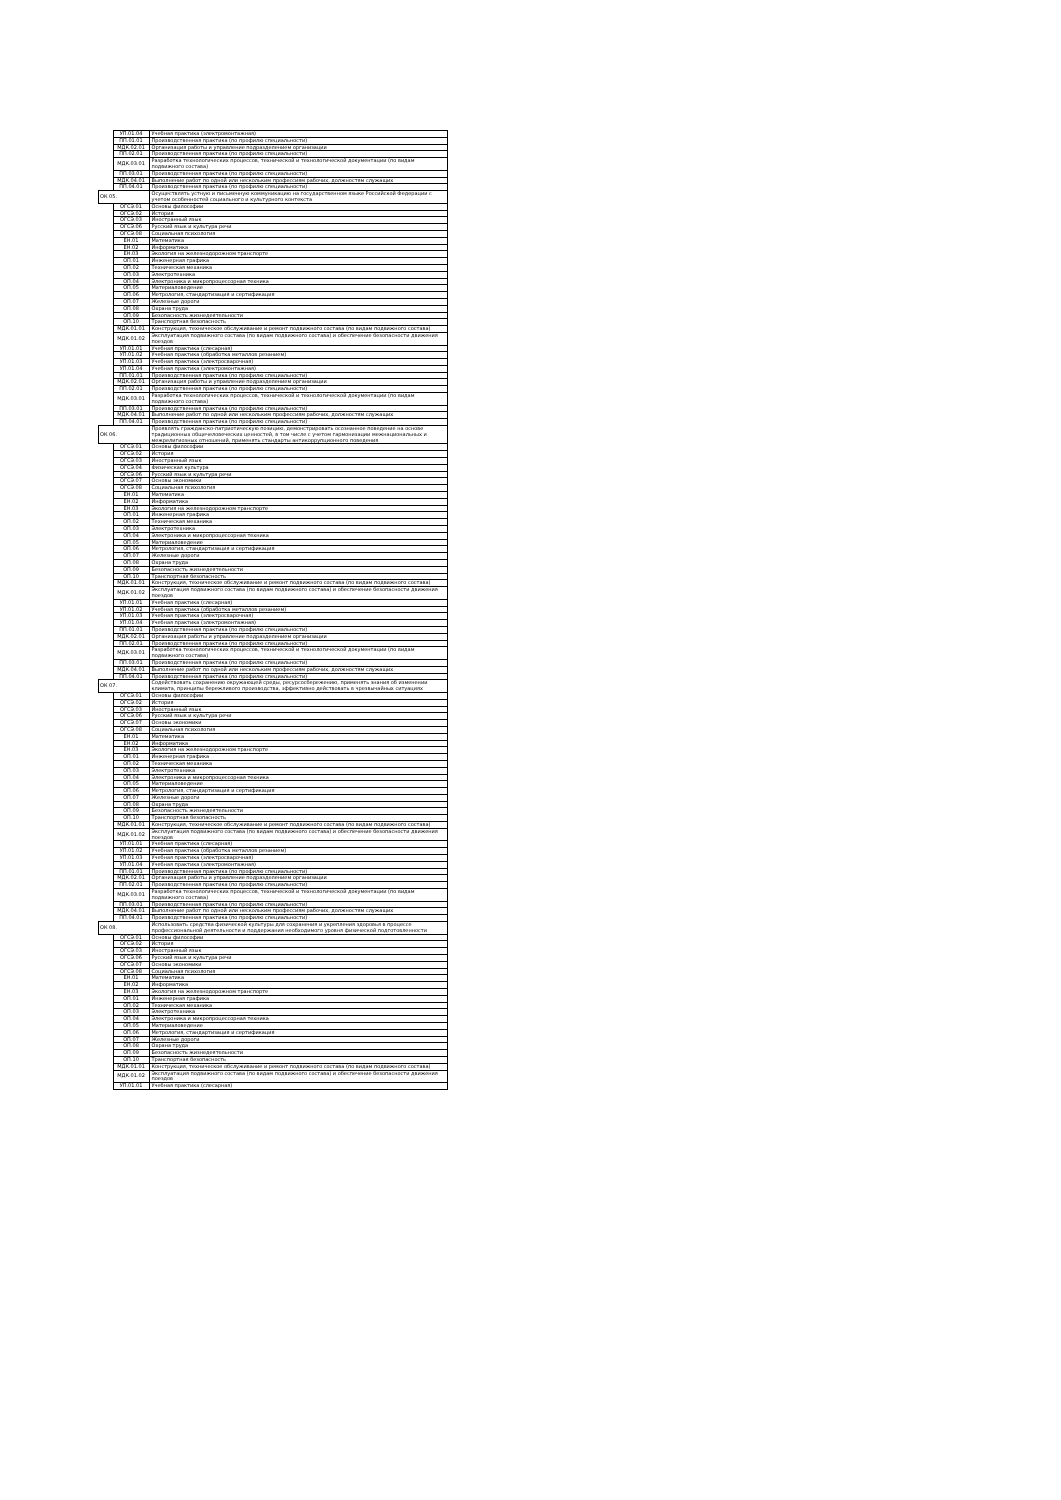| | УП.01.04 | Учебная практика (электромонтажная) |
| | ПП.01.01 | Производственная практика (по профилю специальности) |
| | МДК.02.01 | Организация работы и управление подразделением организации |
| | ПП.02.01 | Производственная практика (по профилю специальности) |
| | МДК.03.01 | Разработка технологических процессов, технической и технологической документации (по видам подвижного состава) |
| | ПП.03.01 | Производственная практика (по профилю специальности) |
| | МДК.04.01 | Выполнение работ по одной или нескольким профессиям рабочих, должностям служащих |
| | ПП.04.01 | Производственная практика (по профилю специальности) |
| ОК 05. | | Осуществлять устную и письменную коммуникацию на государственном языке Российской Федерации с учетом особенностей социального и культурного контекста |
| | ОГСЭ.01 | Основы философии |
| | ОГСЭ.02 | История |
| | ОГСЭ.03 | Иностранный язык |
| | ОГСЭ.06 | Русский язык и культура речи |
| | ОГСЭ.08 | Социальная психология |
| | ЕН.01 | Математика |
| | ЕН.02 | Информатика |
| | ЕН.03 | Экология на железнодорожном транспорте |
| | ОП.01 | Инженерная графика |
| | ОП.02 | Техническая механика |
| | ОП.03 | Электротехника |
| | ОП.04 | Электроника и микропроцессорная техника |
| | ОП.05 | Материаловедение |
| | ОП.06 | Метрология, стандартизация и сертификация |
| | ОП.07 | Железные дороги |
| | ОП.08 | Охрана труда |
| | ОП.09 | Безопасность жизнедеятельности |
| | ОП.10 | Транспортная безопасность |
| | МДК.01.01 | Конструкция, техническое обслуживание и ремонт подвижного состава (по видам подвижного состава) |
| | МДК.01.02 | Эксплуатация подвижного состава (по видам подвижного состава) и обеспечение безопасности движения поездов |
| | УП.01.01 | Учебная практика (слесарная) |
| | УП.01.02 | Учебная практика (обработка металлов резанием) |
| | УП.01.03 | Учебная практика (электросварочная) |
| | УП.01.04 | Учебная практика (электромонтажная) |
| | ПП.01.01 | Производственная практика (по профилю специальности) |
| | МДК.02.01 | Организация работы и управление подразделением организации |
| | ПП.02.01 | Производственная практика (по профилю специальности) |
| | МДК.03.01 | Разработка технологических процессов, технической и технологической документации (по видам подвижного состава) |
| | ПП.03.01 | Производственная практика (по профилю специальности) |
| | МДК.04.01 | Выполнение работ по одной или нескольким профессиям рабочих, должностям служащих |
| | ПП.04.01 | Производственная практика (по профилю специальности) |
| ОК 06. | | Проявлять гражданско-патриотическую позицию, демонстрировать осознанное поведение на основе традиционных общечеловеческих ценностей, в том числе с учетом гармонизации межнациональных и межрелигиозных отношений, применять стандарты антикоррупционного поведения |
| | ОГСЭ.01 | Основы философии |
| | ОГСЭ.02 | История |
| | ОГСЭ.03 | Иностранный язык |
| | ОГСЭ.04 | Физическая культура |
| | ОГСЭ.06 | Русский язык и культура речи |
| | ОГСЭ.07 | Основы экономики |
| | ОГСЭ.08 | Социальная психология |
| | ЕН.01 | Математика |
| | ЕН.02 | Информатика |
| | ЕН.03 | Экология на железнодорожном транспорте |
| | ОП.01 | Инженерная графика |
| | ОП.02 | Техническая механика |
| | ОП.03 | Электротехника |
| | ОП.04 | Электроника и микропроцессорная техника |
| | ОП.05 | Материаловедение |
| | ОП.06 | Метрология, стандартизация и сертификация |
| | ОП.07 | Железные дороги |
| | ОП.08 | Охрана труда |
| | ОП.09 | Безопасность жизнедеятельности |
| | ОП.10 | Транспортная безопасность |
| | МДК.01.01 | Конструкция, техническое обслуживание и ремонт подвижного состава (по видам подвижного состава) |
| | МДК.01.02 | Эксплуатация подвижного состава (по видам подвижного состава) и обеспечение безопасности движения поездов |
| | УП.01.01 | Учебная практика (слесарная) |
| | УП.01.02 | Учебная практика (обработка металлов резанием) |
| | УП.01.03 | Учебная практика (электросварочная) |
| | УП.01.04 | Учебная практика (электромонтажная) |
| | ПП.01.01 | Производственная практика (по профилю специальности) |
| | МДК.02.01 | Организация работы и управление подразделением организации |
| | ПП.02.01 | Производственная практика (по профилю специальности) |
| | МДК.03.01 | Разработка технологических процессов, технической и технологической документации (по видам подвижного состава) |
| | ПП.03.01 | Производственная практика (по профилю специальности) |
| | МДК.04.01 | Выполнение работ по одной или нескольким профессиям рабочих, должностям служащих |
| | ПП.04.01 | Производственная практика (по профилю специальности) |
| ОК 07. | | Содействовать сохранению окружающей среды, ресурсосбережению, применять знания об изменении климата, принципы бережливого производства, эффективно действовать в чрезвычайных ситуациях |
| | ОГСЭ.01 | Основы философии |
| | ОГСЭ.02 | История |
| | ОГСЭ.03 | Иностранный язык |
| | ОГСЭ.06 | Русский язык и культура речи |
| | ОГСЭ.07 | Основы экономики |
| | ОГСЭ.08 | Социальная психология |
| | ЕН.01 | Математика |
| | ЕН.02 | Информатика |
| | ЕН.03 | Экология на железнодорожном транспорте |
| | ОП.01 | Инженерная графика |
| | ОП.02 | Техническая механика |
| | ОП.03 | Электротехника |
| | ОП.04 | Электроника и микропроцессорная техника |
| | ОП.05 | Материаловедение |
| | ОП.06 | Метрология, стандартизация и сертификация |
| | ОП.07 | Железные дороги |
| | ОП.08 | Охрана труда |
| | ОП.09 | Безопасность жизнедеятельности |
| | ОП.10 | Транспортная безопасность |
| | МДК.01.01 | Конструкция, техническое обслуживание и ремонт подвижного состава (по видам подвижного состава) |
| | МДК.01.02 | Эксплуатация подвижного состава (по видам подвижного состава) и обеспечение безопасности движения поездов |
| | УП.01.01 | Учебная практика (слесарная) |
| | УП.01.02 | Учебная практика (обработка металлов резанием) |
| | УП.01.03 | Учебная практика (электросварочная) |
| | УП.01.04 | Учебная практика (электромонтажная) |
| | ПП.01.01 | Производственная практика (по профилю специальности) |
| | МДК.02.01 | Организация работы и управление подразделением организации |
| | ПП.02.01 | Производственная практика (по профилю специальности) |
| | МДК.03.01 | Разработка технологических процессов, технической и технологической документации (по видам подвижного состава) |
| | ПП.03.01 | Производственная практика (по профилю специальности) |
| | МДК.04.01 | Выполнение работ по одной или нескольким профессиям рабочих, должностям служащих |
| | ПП.04.01 | Производственная практика (по профилю специальности) |
| ОК 08. | | Использовать средства физической культуры для сохранения и укрепления здоровья в процессе профессиональной деятельности и поддержания необходимого уровня физической подготовленности |
| | ОГСЭ.01 | Основы философии |
| | ОГСЭ.02 | История |
| | ОГСЭ.03 | Иностранный язык |
| | ОГСЭ.06 | Русский язык и культура речи |
| | ОГСЭ.07 | Основы экономики |
| | ОГСЭ.08 | Социальная психология |
| | ЕН.01 | Математика |
| | ЕН.02 | Информатика |
| | ЕН.03 | Экология на железнодорожном транспорте |
| | ОП.01 | Инженерная графика |
| | ОП.02 | Техническая механика |
| | ОП.03 | Электротехника |
| | ОП.04 | Электроника и микропроцессорная техника |
| | ОП.05 | Материаловедение |
| | ОП.06 | Метрология, стандартизация и сертификация |
| | ОП.07 | Железные дороги |
| | ОП.08 | Охрана труда |
| | ОП.09 | Безопасность жизнедеятельности |
| | ОП.10 | Транспортная безопасность |
| | МДК.01.01 | Конструкция, техническое обслуживание и ремонт подвижного состава (по видам подвижного состава) |
| | МДК.01.02 | Эксплуатация подвижного состава (по видам подвижного состава) и обеспечение безопасности движения поездов |
| | УП.01.01 | Учебная практика (слесарная) |